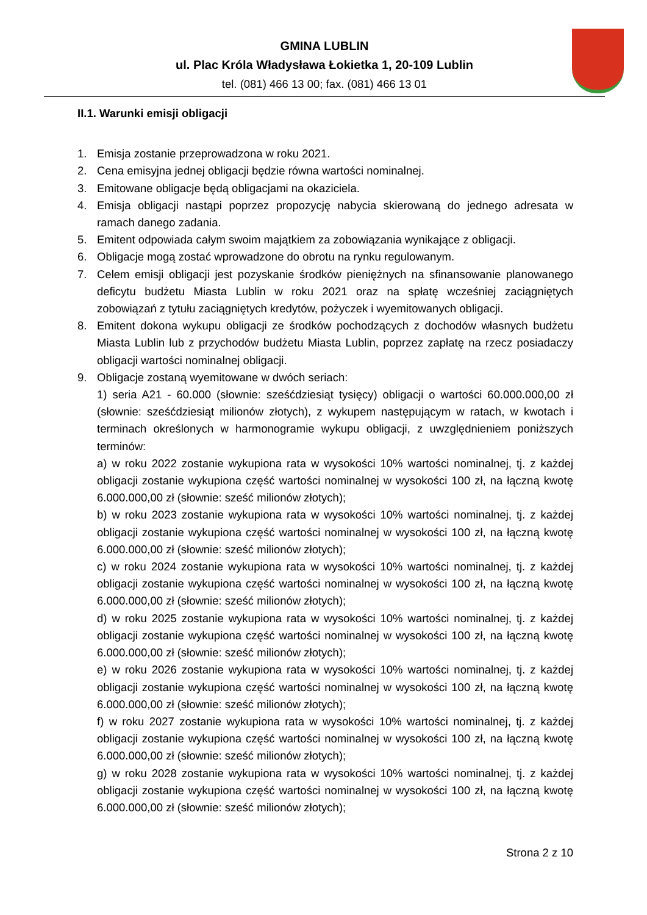GMINA LUBLIN
ul. Plac Króla Władysława Łokietka 1, 20-109 Lublin
tel. (081) 466 13 00; fax. (081) 466 13 01
II.1. Warunki emisji obligacji
1. Emisja zostanie przeprowadzona w roku 2021.
2. Cena emisyjna jednej obligacji będzie równa wartości nominalnej.
3. Emitowane obligacje będą obligacjami na okaziciela.
4. Emisja obligacji nastąpi poprzez propozycję nabycia skierowaną do jednego adresata w ramach danego zadania.
5. Emitent odpowiada całym swoim majątkiem za zobowiązania wynikające z obligacji.
6. Obligacje mogą zostać wprowadzone do obrotu na rynku regulowanym.
7. Celem emisji obligacji jest pozyskanie środków pieniężnych na sfinansowanie planowanego deficytu budżetu Miasta Lublin w roku 2021 oraz na spłatę wcześniej zaciągniętych zobowiązań z tytułu zaciągniętych kredytów, pożyczek i wyemitowanych obligacji.
8. Emitent dokona wykupu obligacji ze środków pochodzących z dochodów własnych budżetu Miasta Lublin lub z przychodów budżetu Miasta Lublin, poprzez zapłatę na rzecz posiadaczy obligacji wartości nominalnej obligacji.
9. Obligacje zostaną wyemitowane w dwóch seriach:
1) seria A21 - 60.000 (słownie: sześćdziesiąt tysięcy) obligacji o wartości 60.000.000,00 zł (słownie: sześćdziesiąt milionów złotych), z wykupem następującym w ratach, w kwotach i terminach określonych w harmonogramie wykupu obligacji, z uwzględnieniem poniższych terminów:
a) w roku 2022 zostanie wykupiona rata w wysokości 10% wartości nominalnej, tj. z każdej obligacji zostanie wykupiona część wartości nominalnej w wysokości 100 zł, na łączną kwotę 6.000.000,00 zł (słownie: sześć milionów złotych);
b) w roku 2023 zostanie wykupiona rata w wysokości 10% wartości nominalnej, tj. z każdej obligacji zostanie wykupiona część wartości nominalnej w wysokości 100 zł, na łączną kwotę 6.000.000,00 zł (słownie: sześć milionów złotych);
c) w roku 2024 zostanie wykupiona rata w wysokości 10% wartości nominalnej, tj. z każdej obligacji zostanie wykupiona część wartości nominalnej w wysokości 100 zł, na łączną kwotę 6.000.000,00 zł (słownie: sześć milionów złotych);
d) w roku 2025 zostanie wykupiona rata w wysokości 10% wartości nominalnej, tj. z każdej obligacji zostanie wykupiona część wartości nominalnej w wysokości 100 zł, na łączną kwotę 6.000.000,00 zł (słownie: sześć milionów złotych);
e) w roku 2026 zostanie wykupiona rata w wysokości 10% wartości nominalnej, tj. z każdej obligacji zostanie wykupiona część wartości nominalnej w wysokości 100 zł, na łączną kwotę 6.000.000,00 zł (słownie: sześć milionów złotych);
f) w roku 2027 zostanie wykupiona rata w wysokości 10% wartości nominalnej, tj. z każdej obligacji zostanie wykupiona część wartości nominalnej w wysokości 100 zł, na łączną kwotę 6.000.000,00 zł (słownie: sześć milionów złotych);
g) w roku 2028 zostanie wykupiona rata w wysokości 10% wartości nominalnej, tj. z każdej obligacji zostanie wykupiona część wartości nominalnej w wysokości 100 zł, na łączną kwotę 6.000.000,00 zł (słownie: sześć milionów złotych);
Strona 2 z 10